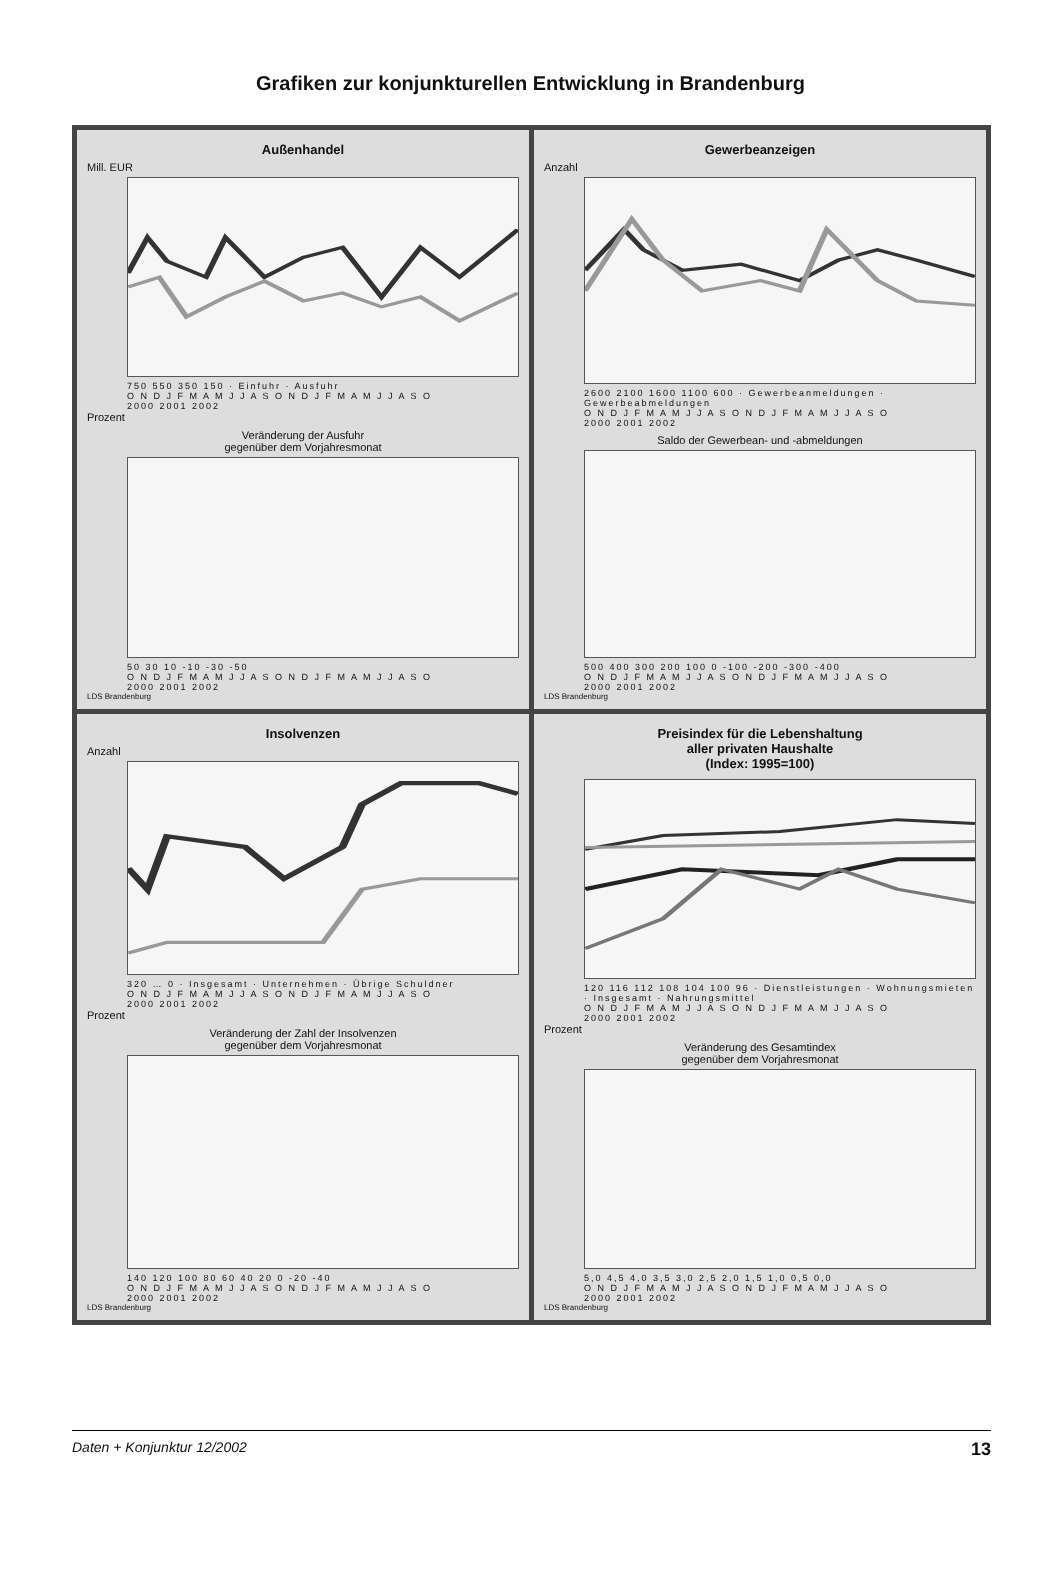Grafiken zur konjunkturellen Entwicklung in Brandenburg
Außenhandel
Mill. EUR
750 550 350 150 · Einfuhr · Ausfuhr
O N D J F M A M J J A S O N D J F M A M J J A S O
2000 2001 2002
Prozent
Veränderung der Ausfuhr
gegenüber dem Vorjahresmonat
50 30 10 -10 -30 -50
O N D J F M A M J J A S O N D J F M A M J J A S O
2000 2001 2002
LDS Brandenburg
Gewerbeanzeigen
Anzahl
2600 2100 1600 1100 600 · Gewerbeanmeldungen · Gewerbeabmeldungen
O N D J F M A M J J A S O N D J F M A M J J A S O
2000 2001 2002
Saldo der Gewerbean- und -abmeldungen
500 400 300 200 100 0 -100 -200 -300 -400
O N D J F M A M J J A S O N D J F M A M J J A S O
2000 2001 2002
LDS Brandenburg
Insolvenzen
Anzahl
320 … 0 · Insgesamt · Unternehmen · Übrige Schuldner
O N D J F M A M J J A S O N D J F M A M J J A S O
2000 2001 2002
Prozent
Veränderung der Zahl der Insolvenzen
gegenüber dem Vorjahresmonat
140 120 100 80 60 40 20 0 -20 -40
O N D J F M A M J J A S O N D J F M A M J J A S O
2000 2001 2002
LDS Brandenburg
Preisindex für die Lebenshaltung
aller privaten Haushalte
(Index: 1995=100)
120 116 112 108 104 100 96 · Dienstleistungen · Wohnungsmieten · Insgesamt · Nahrungsmittel
O N D J F M A M J J A S O N D J F M A M J J A S O
2000 2001 2002
Prozent
Veränderung des Gesamtindex
gegenüber dem Vorjahresmonat
5,0 4,5 4,0 3,5 3,0 2,5 2,0 1,5 1,0 0,5 0,0
O N D J F M A M J J A S O N D J F M A M J J A S O
2000 2001 2002
LDS Brandenburg
Daten + Konjunktur 12/2002 13